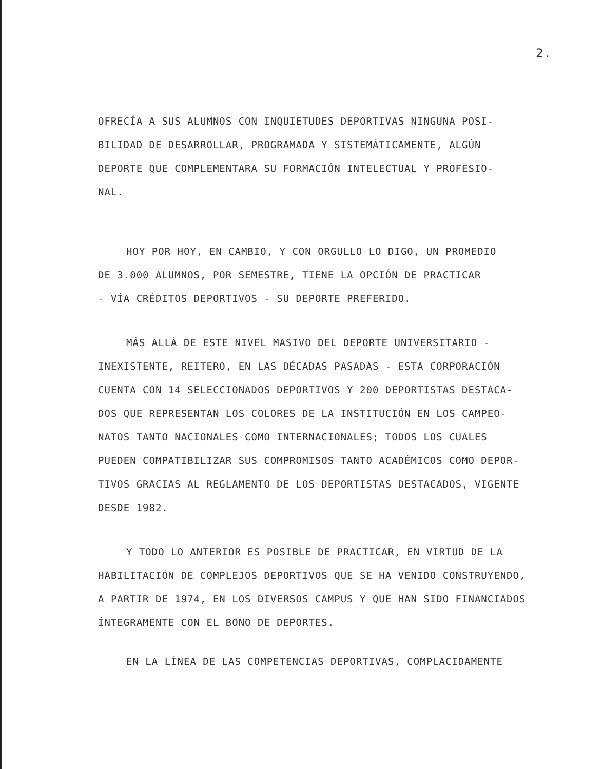2.
OFRECÍA A SUS ALUMNOS CON INQUIETUDES DEPORTIVAS NINGUNA POSI-
BILIDAD DE DESARROLLAR, PROGRAMADA Y SISTEMÁTICAMENTE, ALGÚN
DEPORTE QUE COMPLEMENTARA SU FORMACIÓN INTELECTUAL Y PROFESIO-
NAL.
HOY POR HOY, EN CAMBIO, Y CON ORGULLO LO DIGO, UN PROMEDIO
DE 3.000 ALUMNOS, POR SEMESTRE, TIENE LA OPCIÓN DE PRACTICAR
- VÍA CRÉDITOS DEPORTIVOS - SU DEPORTE PREFERIDO.
MÁS ALLÁ DE ESTE NIVEL MASIVO DEL DEPORTE UNIVERSITARIO -
INEXISTENTE, REITERO, EN LAS DÉCADAS PASADAS - ESTA CORPORACIÓN
CUENTA CON 14 SELECCIONADOS DEPORTIVOS Y 200 DEPORTISTAS DESTACA-
DOS QUE REPRESENTAN LOS COLORES DE LA INSTITUCIÓN EN LOS CAMPEO-
NATOS TANTO NACIONALES COMO INTERNACIONALES; TODOS LOS CUALES
PUEDEN COMPATIBILIZAR SUS COMPROMISOS TANTO ACADÉMICOS COMO DEPOR-
TIVOS GRACIAS AL REGLAMENTO DE LOS DEPORTISTAS DESTACADOS, VIGENTE
DESDE 1982.
Y TODO LO ANTERIOR ES POSIBLE DE PRACTICAR, EN VIRTUD DE LA
HABILITACIÓN DE COMPLEJOS DEPORTIVOS QUE SE HA VENIDO CONSTRUYENDO,
A PARTIR DE 1974, EN LOS DIVERSOS CAMPUS Y QUE HAN SIDO FINANCIADOS
ÍNTEGRAMENTE CON EL BONO DE DEPORTES.
EN LA LÍNEA DE LAS COMPETENCIAS DEPORTIVAS, COMPLACIDAMENTE